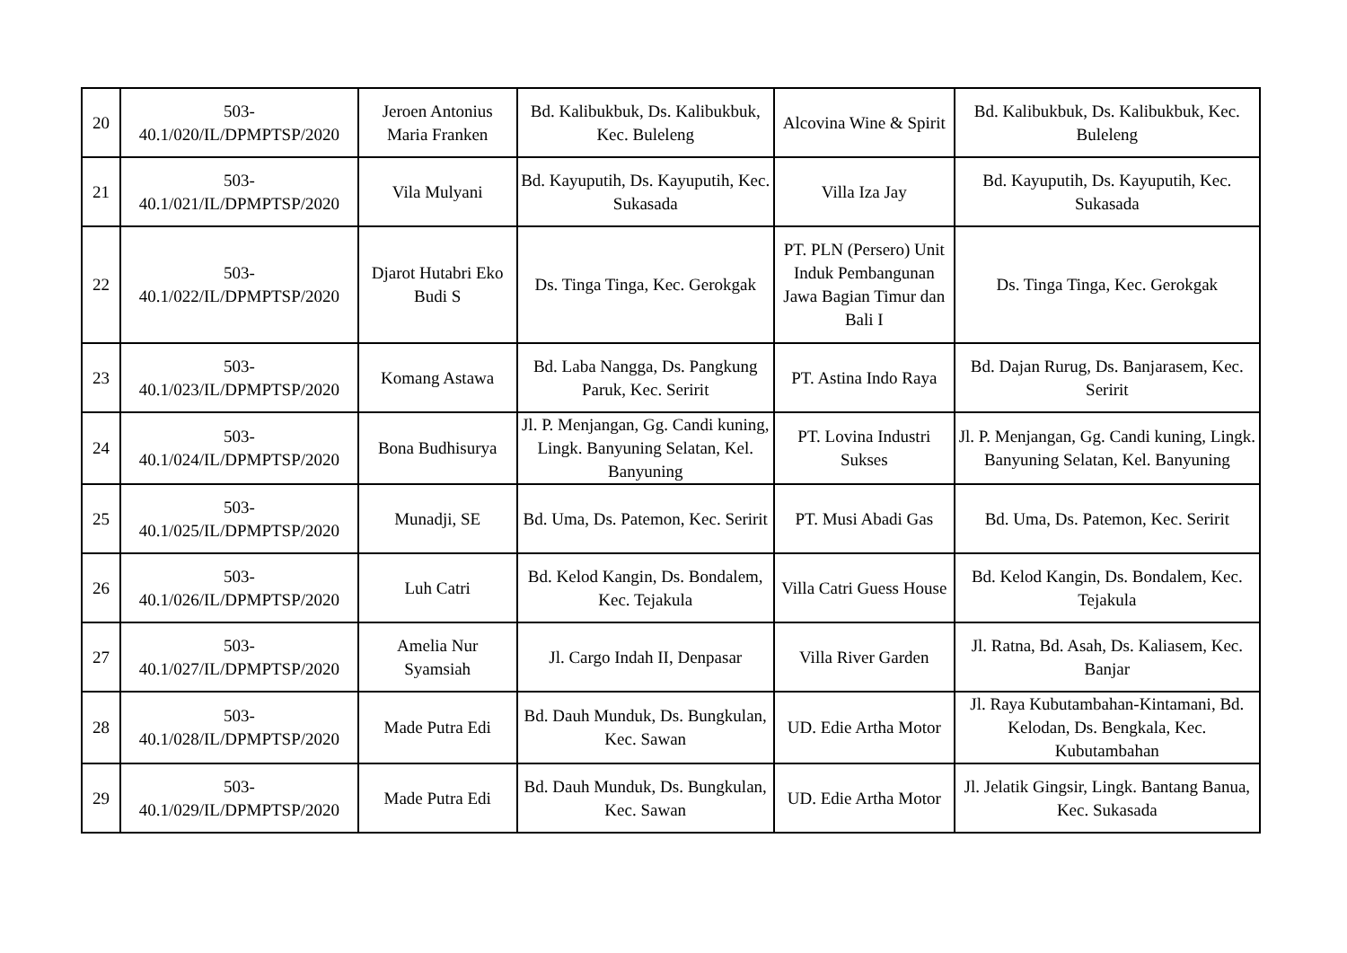| 20 | 503- 40.1/020/IL/DPMPTSP/2020 | Jeroen Antonius Maria Franken | Bd. Kalibukbuk, Ds. Kalibukbuk, Kec. Buleleng | Alcovina Wine & Spirit | Bd. Kalibukbuk, Ds. Kalibukbuk, Kec. Buleleng |
| 21 | 503- 40.1/021/IL/DPMPTSP/2020 | Vila Mulyani | Bd. Kayuputih, Ds. Kayuputih, Kec. Sukasada | Villa Iza Jay | Bd. Kayuputih, Ds. Kayuputih, Kec. Sukasada |
| 22 | 503- 40.1/022/IL/DPMPTSP/2020 | Djarot Hutabri Eko Budi S | Ds. Tinga Tinga, Kec. Gerokgak | PT. PLN (Persero) Unit Induk Pembangunan Jawa Bagian Timur dan Bali I | Ds. Tinga Tinga, Kec. Gerokgak |
| 23 | 503- 40.1/023/IL/DPMPTSP/2020 | Komang Astawa | Bd. Laba Nangga, Ds. Pangkung Paruk, Kec. Seririt | PT. Astina Indo Raya | Bd. Dajan Rurug, Ds. Banjarasem, Kec. Seririt |
| 24 | 503- 40.1/024/IL/DPMPTSP/2020 | Bona Budhisurya | Jl. P. Menjangan, Gg. Candi kuning, Lingk. Banyuning Selatan, Kel. Banyuning | PT. Lovina Industri Sukses | Jl. P. Menjangan, Gg. Candi kuning, Lingk. Banyuning Selatan, Kel. Banyuning |
| 25 | 503- 40.1/025/IL/DPMPTSP/2020 | Munadji, SE | Bd. Uma, Ds. Patemon, Kec. Seririt | PT. Musi Abadi Gas | Bd. Uma, Ds. Patemon, Kec. Seririt |
| 26 | 503- 40.1/026/IL/DPMPTSP/2020 | Luh Catri | Bd. Kelod Kangin, Ds. Bondalem, Kec. Tejakula | Villa Catri Guess House | Bd. Kelod Kangin, Ds. Bondalem, Kec. Tejakula |
| 27 | 503- 40.1/027/IL/DPMPTSP/2020 | Amelia Nur Syamsiah | Jl. Cargo Indah II, Denpasar | Villa River Garden | Jl. Ratna, Bd. Asah, Ds. Kaliasem, Kec. Banjar |
| 28 | 503- 40.1/028/IL/DPMPTSP/2020 | Made Putra Edi | Bd. Dauh Munduk, Ds. Bungkulan, Kec. Sawan | UD. Edie Artha Motor | Jl. Raya Kubutambahan-Kintamani, Bd. Kelodan, Ds. Bengkala, Kec. Kubutambahan |
| 29 | 503- 40.1/029/IL/DPMPTSP/2020 | Made Putra Edi | Bd. Dauh Munduk, Ds. Bungkulan, Kec. Sawan | UD. Edie Artha Motor | Jl. Jelatik Gingsir, Lingk. Bantang Banua, Kec. Sukasada |